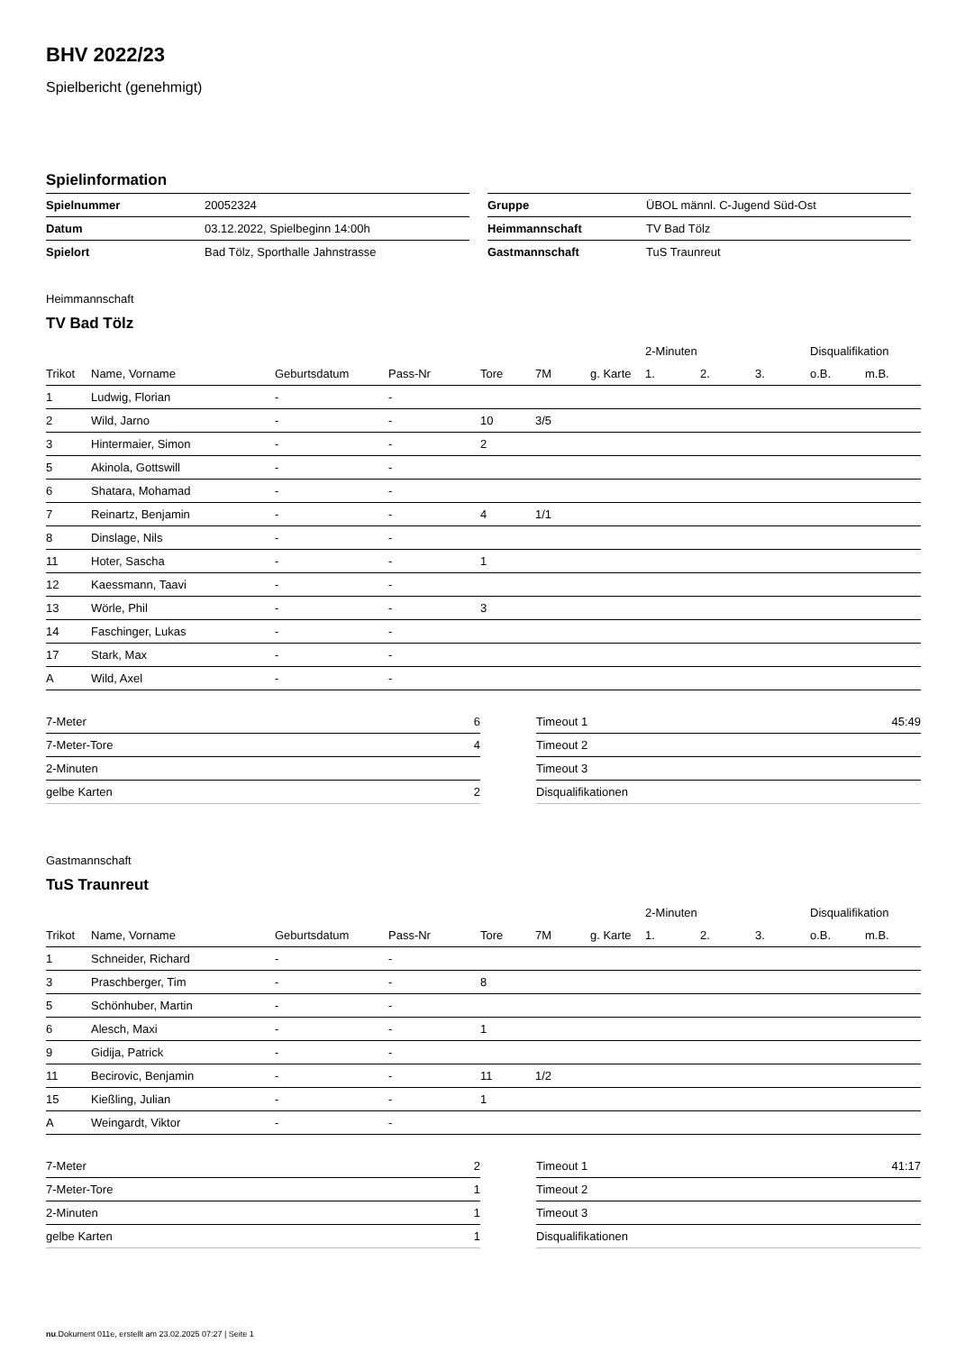BHV 2022/23
Spielbericht (genehmigt)
Spielinformation
| Spielnummer | 20052324 |
| Datum | 03.12.2022, Spielbeginn 14:00h |
| Spielort | Bad Tölz, Sporthalle Jahnstrasse |
| Gruppe | ÜBOL männl. C-Jugend Süd-Ost |
| Heimmannschaft | TV Bad Tölz |
| Gastmannschaft | TuS Traunreut |
Heimmannschaft
TV Bad Tölz
| | | | | | | | 2-Minuten | | | Disqualifikation | |
| --- | --- | --- | --- | --- | --- | --- | --- | --- | --- | --- | --- |
| Trikot | Name, Vorname | Geburtsdatum | Pass-Nr | Tore | 7M | g. Karte | 1. | 2. | 3. | o.B. | m.B. |
| 1 | Ludwig, Florian | - | - | | | | | | | | |
| 2 | Wild, Jarno | - | - | 10 | 3/5 | | | | | | |
| 3 | Hintermaier, Simon | - | - | 2 | | | | | | | |
| 5 | Akinola, Gottswill | - | - | | | | | | | | |
| 6 | Shatara, Mohamad | - | - | | | | | | | | |
| 7 | Reinartz, Benjamin | - | - | 4 | 1/1 | | | | | | |
| 8 | Dinslage, Nils | - | - | | | | | | | | |
| 11 | Hoter, Sascha | - | - | 1 | | | | | | | |
| 12 | Kaessmann, Taavi | - | - | | | | | | | | |
| 13 | Wörle, Phil | - | - | 3 | | | | | | | |
| 14 | Faschinger, Lukas | - | - | | | | | | | | |
| 17 | Stark, Max | - | - | | | | | | | | |
| A | Wild, Axel | - | - | | | | | | | | |
| 7-Meter | 6 |
| 7-Meter-Tore | 4 |
| 2-Minuten | |
| gelbe Karten | 2 |
| Timeout 1 | 45:49 |
| Timeout 2 | |
| Timeout 3 | |
| Disqualifikationen | |
Gastmannschaft
TuS Traunreut
| | | | | | | | 2-Minuten | | | Disqualifikation | |
| --- | --- | --- | --- | --- | --- | --- | --- | --- | --- | --- | --- |
| Trikot | Name, Vorname | Geburtsdatum | Pass-Nr | Tore | 7M | g. Karte | 1. | 2. | 3. | o.B. | m.B. |
| 1 | Schneider, Richard | - | - | | | | | | | | |
| 3 | Praschberger, Tim | - | - | 8 | | | | | | | |
| 5 | Schönhuber, Martin | - | - | | | | | | | | |
| 6 | Alesch, Maxi | - | - | 1 | | | | | | | |
| 9 | Gidija, Patrick | - | - | | | | | | | | |
| 11 | Becirovic, Benjamin | - | - | 11 | 1/2 | | | | | | |
| 15 | Kießling, Julian | - | - | 1 | | | | | | | |
| A | Weingardt, Viktor | - | - | | | | | | | | |
| 7-Meter | 2 |
| 7-Meter-Tore | 1 |
| 2-Minuten | 1 |
| gelbe Karten | 1 |
| Timeout 1 | 41:17 |
| Timeout 2 | |
| Timeout 3 | |
| Disqualifikationen | |
nu.Dokument 011e, erstellt am 23.02.2025 07:27 | Seite 1